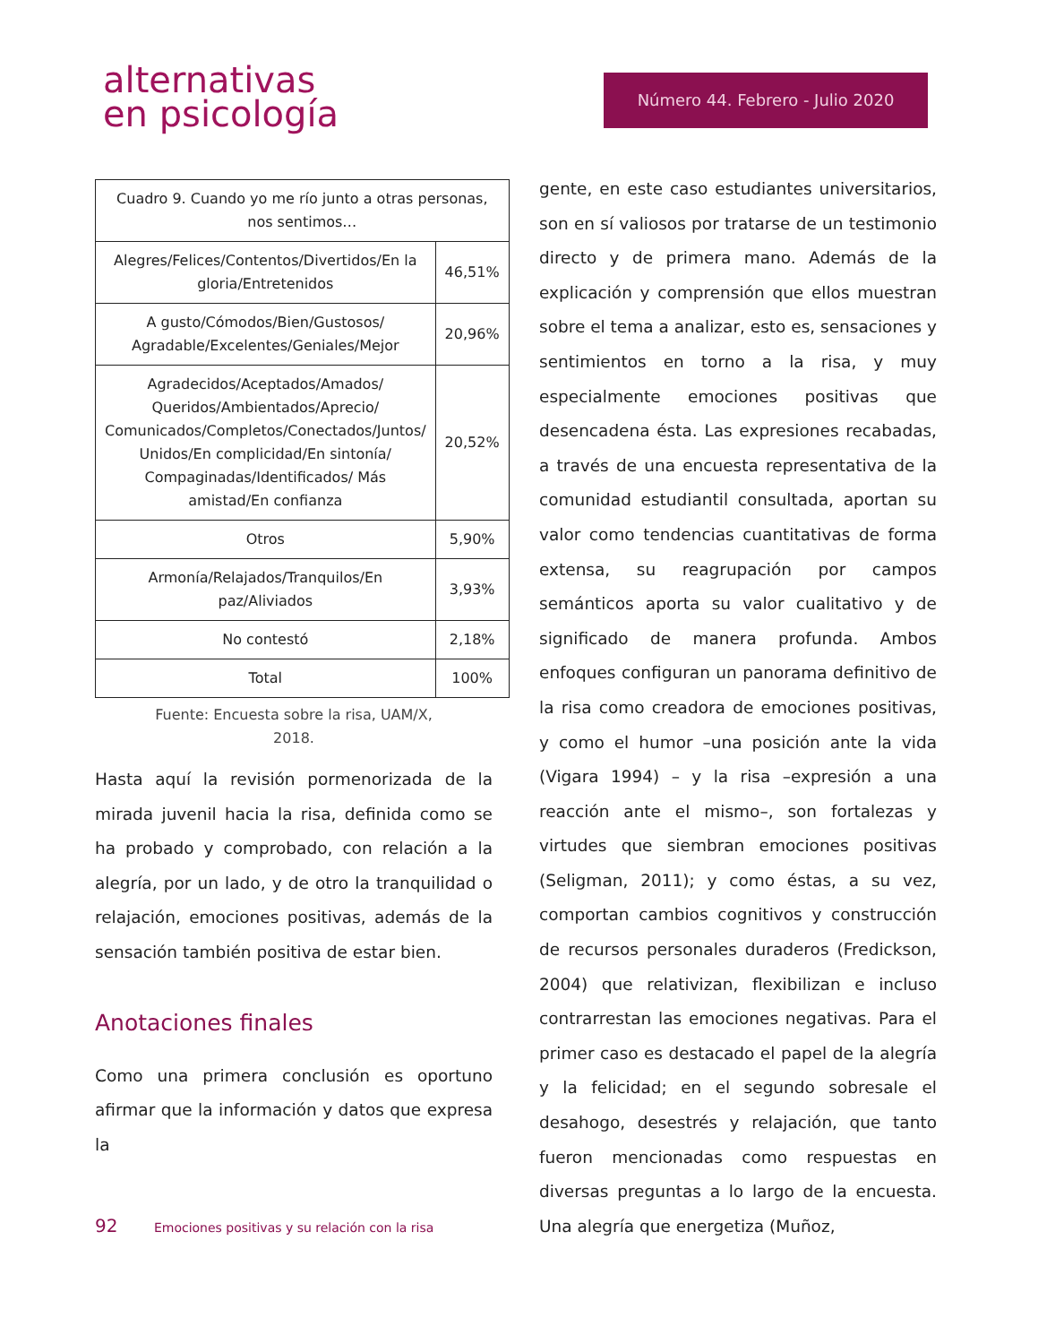alternativas
en psicología
Número 44. Febrero - Julio 2020
| Cuadro 9. Cuando yo me río junto a otras personas, nos sentimos… | |
| Alegres/Felices/Contentos/Divertidos/En la gloria/Entretenidos | 46,51% |
| A gusto/Cómodos/Bien/Gustosos/ Agradable/Excelentes/Geniales/Mejor | 20,96% |
| Agradecidos/Aceptados/Amados/ Queridos/Ambientados/Aprecio/ Comunicados/Completos/Conectados/Juntos/ Unidos/En complicidad/En sintonía/ Compaginadas/Identificados/ Más amistad/En confianza | 20,52% |
| Otros | 5,90% |
| Armonía/Relajados/Tranquilos/En paz/Aliviados | 3,93% |
| No contestó | 2,18% |
| Total | 100% |
Fuente: Encuesta sobre la risa, UAM/X,
2018.
Hasta aquí la revisión pormenorizada de la mirada juvenil hacia la risa, definida como se ha probado y comprobado, con relación a la alegría, por un lado, y de otro la tranquilidad o relajación, emociones positivas, además de la sensación también positiva de estar bien.
Anotaciones finales
Como una primera conclusión es oportuno afirmar que la información y datos que expresa la
gente, en este caso estudiantes universitarios, son en sí valiosos por tratarse de un testimonio directo y de primera mano. Además de la explicación y comprensión que ellos muestran sobre el tema a analizar, esto es, sensaciones y sentimientos en torno a la risa, y muy especialmente emociones positivas que desencadena ésta. Las expresiones recabadas, a través de una encuesta representativa de la comunidad estudiantil consultada, aportan su valor como tendencias cuantitativas de forma extensa, su reagrupación por campos semánticos aporta su valor cualitativo y de significado de manera profunda. Ambos enfoques configuran un panorama definitivo de la risa como creadora de emociones positivas, y como el humor –una posición ante la vida (Vigara 1994) – y la risa –expresión a una reacción ante el mismo–, son fortalezas y virtudes que siembran emociones positivas (Seligman, 2011); y como éstas, a su vez, comportan cambios cognitivos y construcción de recursos personales duraderos (Fredickson, 2004) que relativizan, flexibilizan e incluso contrarrestan las emociones negativas. Para el primer caso es destacado el papel de la alegría y la felicidad; en el segundo sobresale el desahogo, desestrés y relajación, que tanto fueron mencionadas como respuestas en diversas preguntas a lo largo de la encuesta. Una alegría que energetiza (Muñoz,
92 Emociones positivas y su relación con la risa